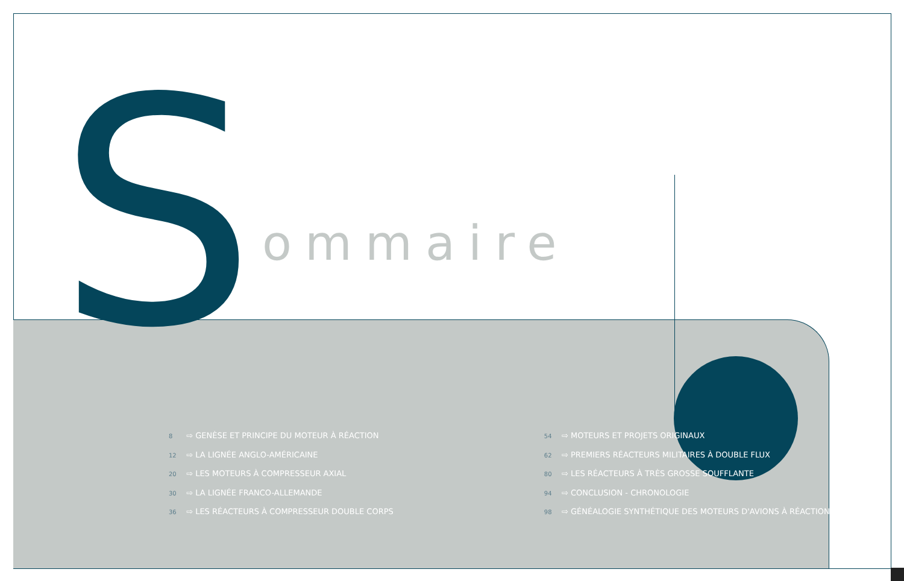Sommaire
8 ⇨ GENÈSE ET PRINCIPE DU MOTEUR À RÉACTION
12 ⇨ LA LIGNÉE ANGLO-AMÉRICAINE
20 ⇨ LES MOTEURS À COMPRESSEUR AXIAL
30 ⇨ LA LIGNÉE FRANCO-ALLEMANDE
36 ⇨ LES RÉACTEURS À COMPRESSEUR DOUBLE CORPS
54 ⇨ MOTEURS ET PROJETS ORIGINAUX
62 ⇨ PREMIERS RÉACTEURS MILITAIRES À DOUBLE FLUX
80 ⇨ LES RÉACTEURS À TRÈS GROSSE SOUFFLANTE
94 ⇨ CONCLUSION - CHRONOLOGIE
98 ⇨ GÉNÉALOGIE SYNTHÉTIQUE DES MOTEURS D'AVIONS À RÉACTION